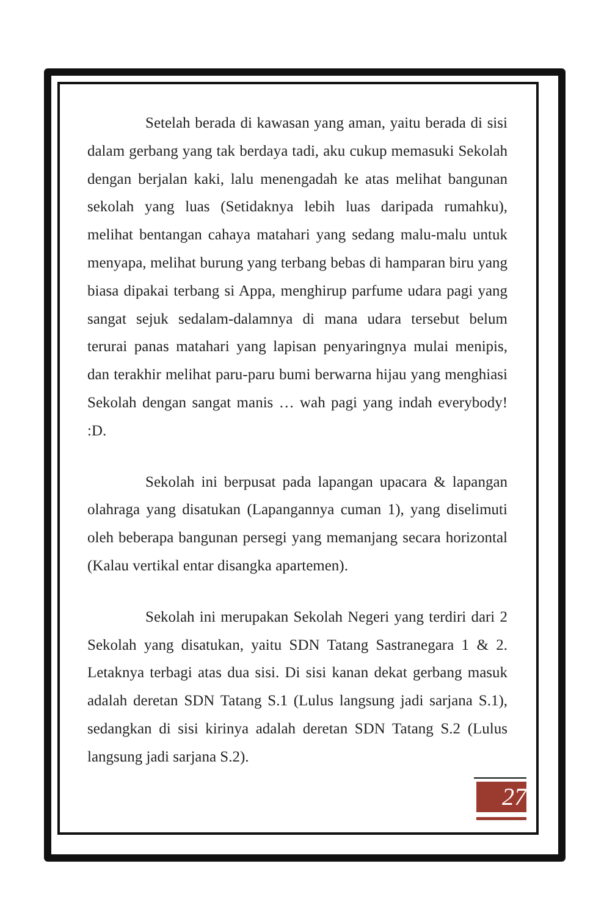Setelah berada di kawasan yang aman, yaitu berada di sisi dalam gerbang yang tak berdaya tadi, aku cukup memasuki Sekolah dengan berjalan kaki, lalu menengadah ke atas melihat bangunan sekolah yang luas (Setidaknya lebih luas daripada rumahku), melihat bentangan cahaya matahari yang sedang malu-malu untuk menyapa, melihat burung yang terbang bebas di hamparan biru yang biasa dipakai terbang si Appa, menghirup parfume udara pagi yang sangat sejuk sedalam-dalamnya di mana udara tersebut belum terurai panas matahari yang lapisan penyaringnya mulai menipis, dan terakhir melihat paru-paru bumi berwarna hijau yang menghiasi Sekolah dengan sangat manis … wah pagi yang indah everybody! :D.
Sekolah ini berpusat pada lapangan upacara & lapangan olahraga yang disatukan (Lapangannya cuman 1), yang diselimuti oleh beberapa bangunan persegi yang memanjang secara horizontal (Kalau vertikal entar disangka apartemen).
Sekolah ini merupakan Sekolah Negeri yang terdiri dari 2 Sekolah yang disatukan, yaitu SDN Tatang Sastranegara 1 & 2. Letaknya terbagi atas dua sisi. Di sisi kanan dekat gerbang masuk adalah deretan SDN Tatang S.1 (Lulus langsung jadi sarjana S.1), sedangkan di sisi kirinya adalah deretan SDN Tatang S.2 (Lulus langsung jadi sarjana S.2).
27